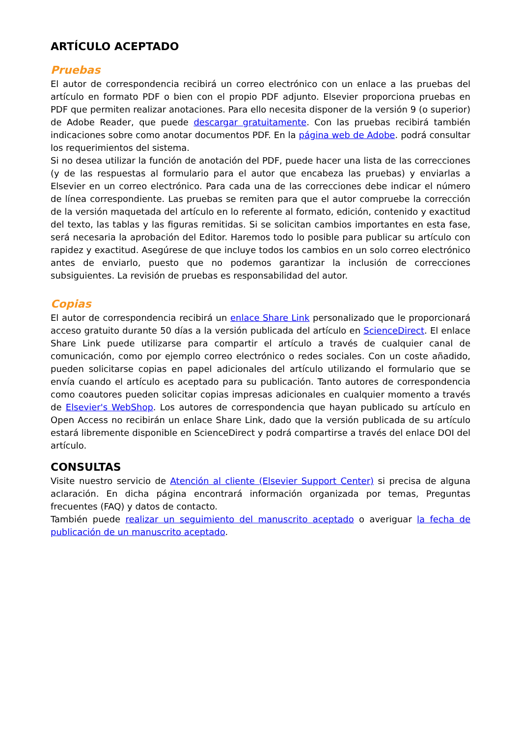ARTÍCULO ACEPTADO
Pruebas
El autor de correspondencia recibirá un correo electrónico con un enlace a las pruebas del artículo en formato PDF o bien con el propio PDF adjunto. Elsevier proporciona pruebas en PDF que permiten realizar anotaciones. Para ello necesita disponer de la versión 9 (o superior) de Adobe Reader, que puede descargar gratuitamente. Con las pruebas recibirá también indicaciones sobre como anotar documentos PDF. En la página web de Adobe. podrá consultar los requerimientos del sistema.
Si no desea utilizar la función de anotación del PDF, puede hacer una lista de las correcciones (y de las respuestas al formulario para el autor que encabeza las pruebas) y enviarlas a Elsevier en un correo electrónico. Para cada una de las correcciones debe indicar el número de línea correspondiente. Las pruebas se remiten para que el autor compruebe la corrección de la versión maquetada del artículo en lo referente al formato, edición, contenido y exactitud del texto, las tablas y las figuras remitidas. Si se solicitan cambios importantes en esta fase, será necesaria la aprobación del Editor. Haremos todo lo posible para publicar su artículo con rapidez y exactitud. Asegúrese de que incluye todos los cambios en un solo correo electrónico antes de enviarlo, puesto que no podemos garantizar la inclusión de correcciones subsiguientes. La revisión de pruebas es responsabilidad del autor.
Copias
El autor de correspondencia recibirá un enlace Share Link personalizado que le proporcionará acceso gratuito durante 50 días a la versión publicada del artículo en ScienceDirect. El enlace Share Link puede utilizarse para compartir el artículo a través de cualquier canal de comunicación, como por ejemplo correo electrónico o redes sociales. Con un coste añadido, pueden solicitarse copias en papel adicionales del artículo utilizando el formulario que se envía cuando el artículo es aceptado para su publicación. Tanto autores de correspondencia como coautores pueden solicitar copias impresas adicionales en cualquier momento a través de Elsevier's WebShop. Los autores de correspondencia que hayan publicado su artículo en Open Access no recibirán un enlace Share Link, dado que la versión publicada de su artículo estará libremente disponible en ScienceDirect y podrá compartirse a través del enlace DOI del artículo.
CONSULTAS
Visite nuestro servicio de Atención al cliente (Elsevier Support Center) si precisa de alguna aclaración. En dicha página encontrará información organizada por temas, Preguntas frecuentes (FAQ) y datos de contacto.
También puede realizar un seguimiento del manuscrito aceptado o averiguar la fecha de publicación de un manuscrito aceptado.